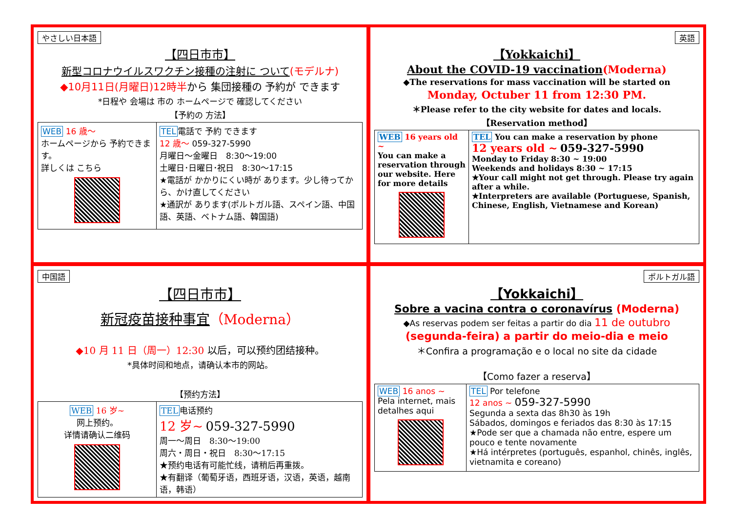やさしい日本語
【四日市市】
新型コロナウイルスワクチン接種の注射に ついて(モデルナ)
◆10月11日(月曜日)12時半から 集団接種の 予約が できます
*日程や 会場は 市の ホームページで 確認してください
【予約の 方法】
| WEB 16 歳～ ホームページから 予約できます。 詳しくは こちら | TEL 電話で 予約 できます 12 歳～ 059-327-5990 月曜日～金曜日 8:30～19:00 土曜日･日曜日･祝日 8:30～17:15 ★電話が かかりにくい時が あります。少し待ってから、かけ直してください ★通訳が あります(ポルトガル語、スペイン語、中国語、英語、ベトナム語、韓国語) |
英語
【Yokkaichi】
About the COVID-19 vaccination(Moderna)
◆The reservations for mass vaccination will be started on
Monday, Octuber 11 from 12:30 PM.
＊Please refer to the city website for dates and locals.
【Reservation method】
| WEB 16 years old ~ You can make a reservation through our website. Here for more details | TEL You can make a reservation by phone 12 years old ~ 059-327-5990 Monday to Friday 8:30 ~ 19:00 Weekends and holidays 8:30 ~ 17:15 ★Your call might not get through. Please try again after a while. ★Interpreters are available (Portuguese, Spanish, Chinese, English, Vietnamese and Korean) |
中国語
【四日市市】
新冠疫苗接种事宜（Moderna）
◆10 月 11 日（周一）12:30 以后，可以预约团结接种。
*具体时间和地点，请确认本市的网站。
【预约方法】
| WEB 16 岁~ 网上预约。 详情请确认二维码 | TEL 电话预约 12 岁~ 059-327-5990 周一～周日 8:30～19:00 周六・周日・祝日 8:30～17:15 ★预约电话有可能忙线，请稍后再重拨。 ★有翻译（葡萄牙语，西班牙语，汉语，英语，越南语，韩语） |
ポルトガル語
【Yokkaichi】
Sobre a vacina contra o coronavírus (Moderna)
◆As reservas podem ser feitas a partir do dia 11 de outubro
(segunda-feira) a partir do meio-dia e meio
＊Confira a programação e o local no site da cidade
【Como fazer a reserva】
| WEB 16 anos ~ Pela internet, mais detalhes aqui | TEL Por telefone 12 anos ~ 059-327-5990 Segunda a sexta das 8h30 às 19h Sábados, domingos e feriados das 8:30 às 17:15 ★Pode ser que a chamada não entre, espere um pouco e tente novamente ★Há intérpretes (português, espanhol, chinês, inglês, vietnamita e coreano) |